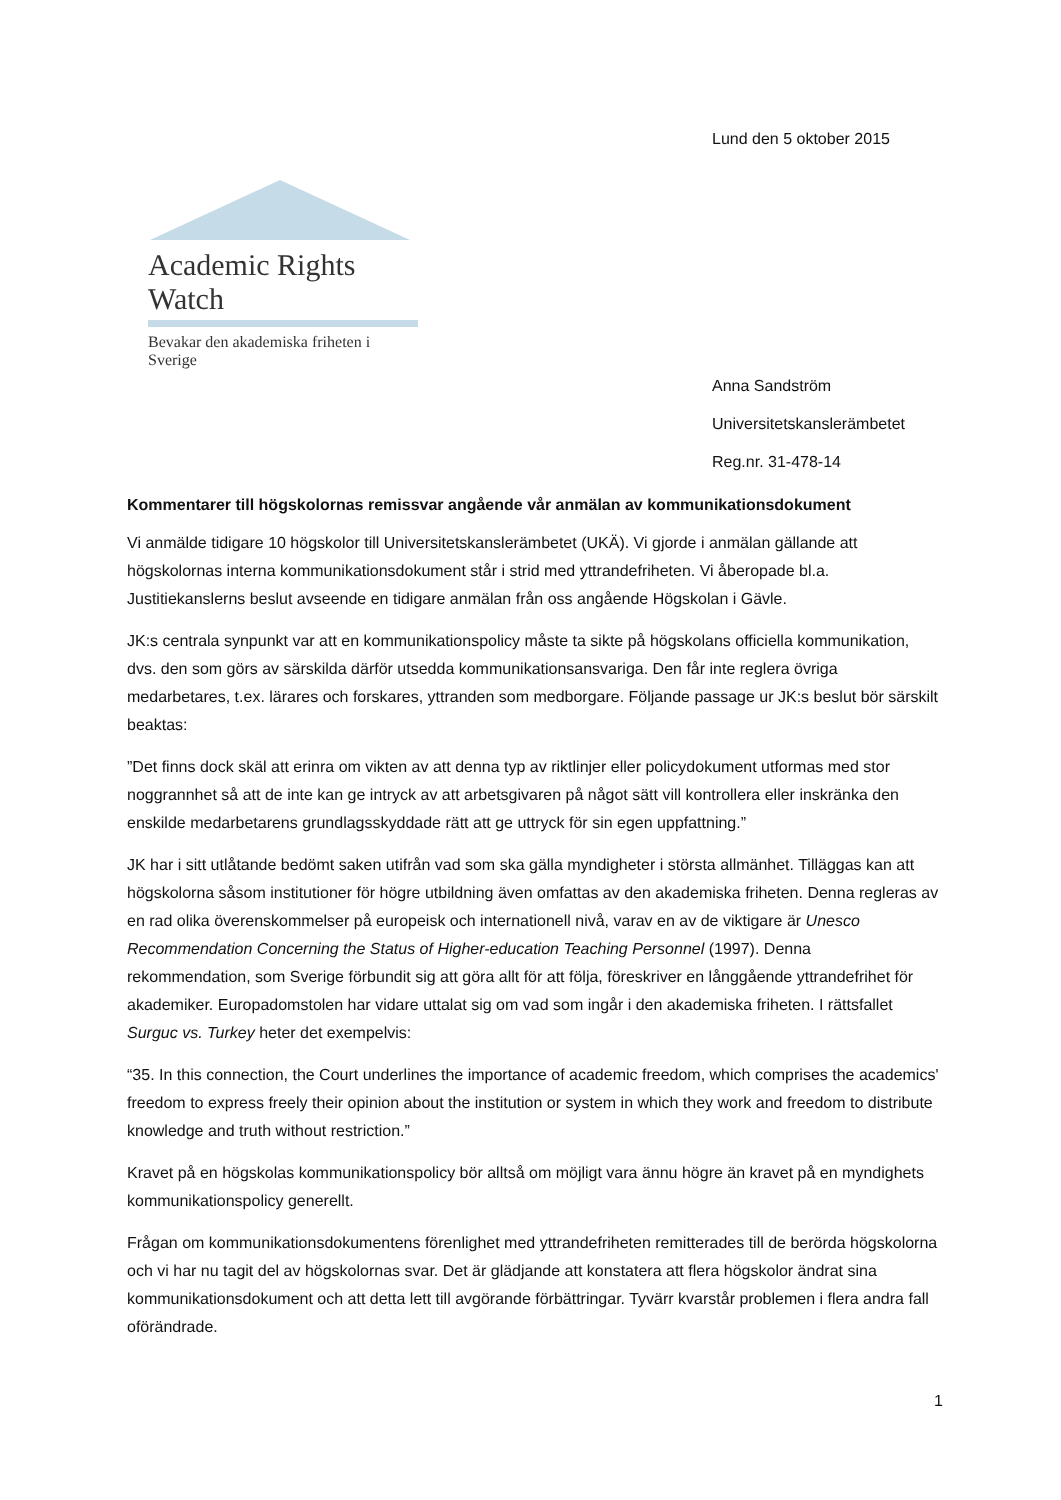Lund den 5 oktober 2015
Academic Rights Watch
Bevakar den akademiska friheten i Sverige
Anna Sandström
Universitetskanslerämbetet
Reg.nr. 31-478-14
Kommentarer till högskolornas remissvar angående vår anmälan av kommunikationsdokument
Vi anmälde tidigare 10 högskolor till Universitetskanslerämbetet (UKÄ). Vi gjorde i anmälan gällande att högskolornas interna kommunikationsdokument står i strid med yttrandefriheten. Vi åberopade bl.a. Justitiekanslerns beslut avseende en tidigare anmälan från oss angående Högskolan i Gävle.
JK:s centrala synpunkt var att en kommunikationspolicy måste ta sikte på högskolans officiella kommunikation, dvs. den som görs av särskilda därför utsedda kommunikationsansvariga. Den får inte reglera övriga medarbetares, t.ex. lärares och forskares, yttranden som medborgare. Följande passage ur JK:s beslut bör särskilt beaktas:
”Det finns dock skäl att erinra om vikten av att denna typ av riktlinjer eller policydokument utformas med stor noggrannhet så att de inte kan ge intryck av att arbetsgivaren på något sätt vill kontrollera eller inskränka den enskilde medarbetarens grundlagsskyddade rätt att ge uttryck för sin egen uppfattning.”
JK har i sitt utlåtande bedömt saken utifrån vad som ska gälla myndigheter i största allmänhet. Tilläggas kan att högskolorna såsom institutioner för högre utbildning även omfattas av den akademiska friheten. Denna regleras av en rad olika överenskommelser på europeisk och internationell nivå, varav en av de viktigare är Unesco Recommendation Concerning the Status of Higher-education Teaching Personnel (1997). Denna rekommendation, som Sverige förbundit sig att göra allt för att följa, föreskriver en långgående yttrandefrihet för akademiker. Europadomstolen har vidare uttalat sig om vad som ingår i den akademiska friheten. I rättsfallet Surguc vs. Turkey heter det exempelvis:
“35. In this connection, the Court underlines the importance of academic freedom, which comprises the academics' freedom to express freely their opinion about the institution or system in which they work and freedom to distribute knowledge and truth without restriction.”
Kravet på en högskolas kommunikationspolicy bör alltså om möjligt vara ännu högre än kravet på en myndighets kommunikationspolicy generellt.
Frågan om kommunikationsdokumentens förenlighet med yttrandefriheten remitterades till de berörda högskolorna och vi har nu tagit del av högskolornas svar. Det är glädjande att konstatera att flera högskolor ändrat sina kommunikationsdokument och att detta lett till avgörande förbättringar. Tyvärr kvarstår problemen i flera andra fall oförändrade.
1